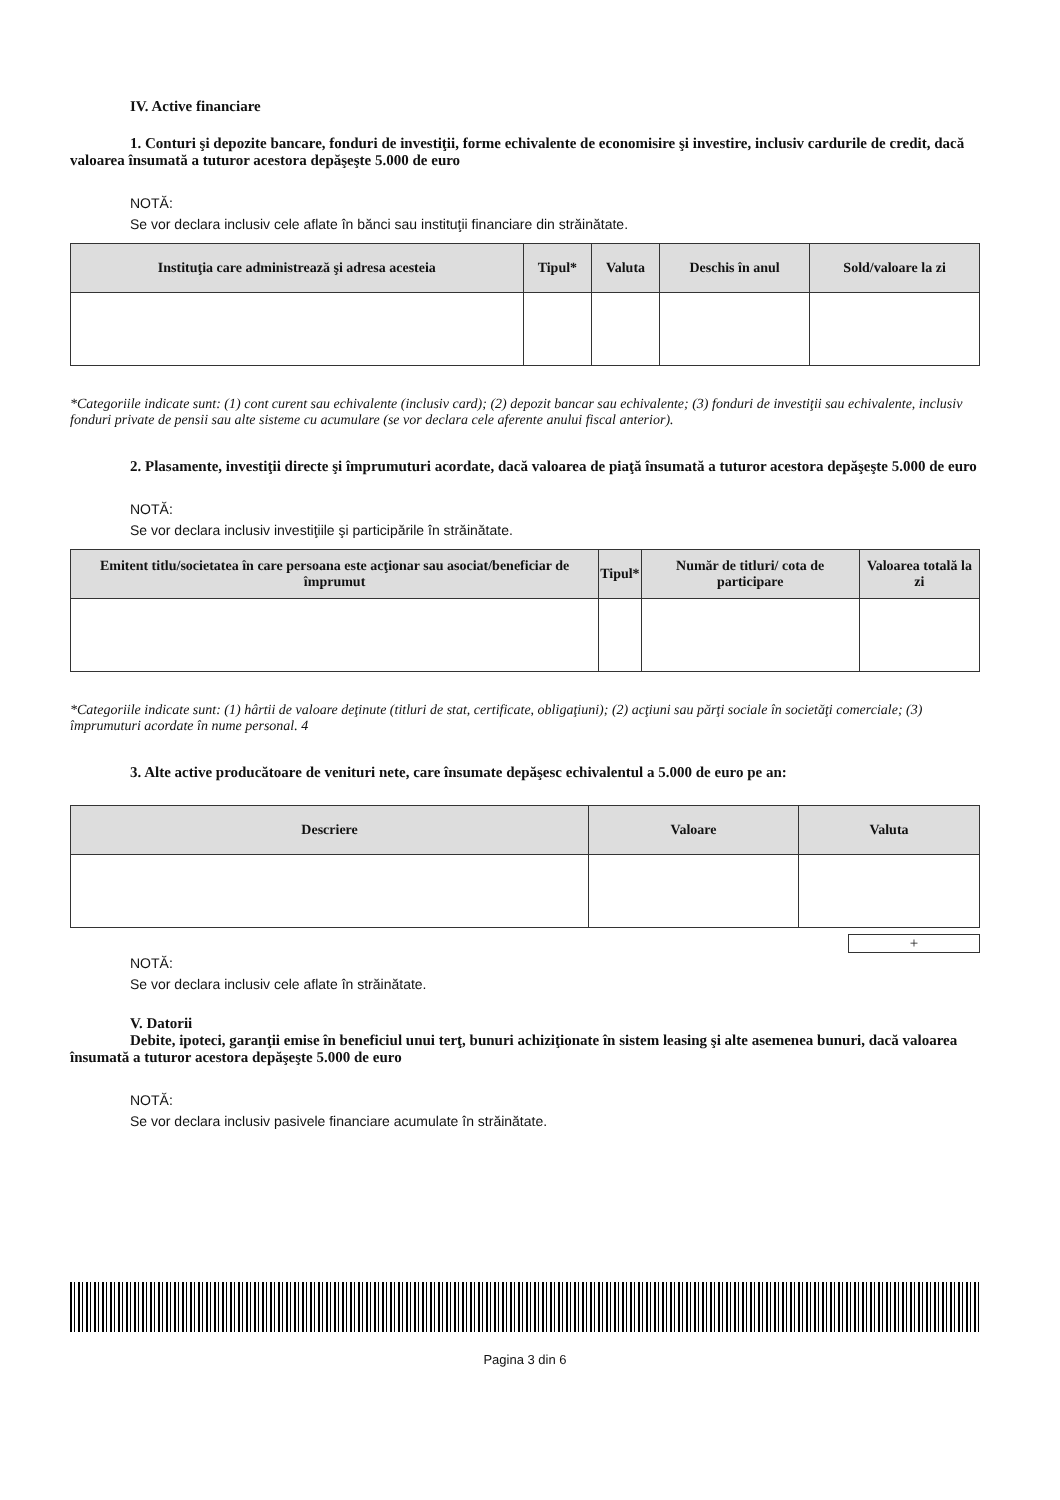IV. Active financiare
1. Conturi şi depozite bancare, fonduri de investiţii, forme echivalente de economisire şi investire, inclusiv cardurile de credit, dacă valoarea însumată a tuturor acestora depăşeşte 5.000 de euro
NOTĂ:
Se vor declara inclusiv cele aflate în bănci sau instituţii financiare din străinătate.
| Instituţia care administrează şi adresa acesteia | Tipul* | Valuta | Deschis în anul | Sold/valoare la zi |
| --- | --- | --- | --- | --- |
*Categoriile indicate sunt: (1) cont curent sau echivalente (inclusiv card); (2) depozit bancar sau echivalente; (3) fonduri de investiţii sau echivalente, inclusiv fonduri private de pensii sau alte sisteme cu acumulare (se vor declara cele aferente anului fiscal anterior).
2. Plasamente, investiţii directe şi împrumuturi acordate, dacă valoarea de piaţă însumată a tuturor acestora depăşeşte 5.000 de euro
NOTĂ:
Se vor declara inclusiv investiţiile şi participările în străinătate.
| Emitent titlu/societatea în care persoana este acţionar sau asociat/beneficiar de împrumut | Tipul* | Număr de titluri/ cota de participare | Valoarea totală la zi |
| --- | --- | --- | --- |
*Categoriile indicate sunt: (1) hârtii de valoare deţinute (titluri de stat, certificate, obligaţiuni); (2) acţiuni sau părţi sociale în societăţi comerciale; (3) împrumuturi acordate în nume personal. 4
3. Alte active producătoare de venituri nete, care însumate depăşesc echivalentul a 5.000 de euro pe an:
| Descriere | Valoare | Valuta |
| --- | --- | --- |
+
NOTĂ:
Se vor declara inclusiv cele aflate în străinătate.
V. Datorii
Debite, ipoteci, garanţii emise în beneficiul unui terţ, bunuri achiziţionate în sistem leasing şi alte asemenea bunuri, dacă valoarea însumată a tuturor acestora depăşeşte 5.000 de euro
NOTĂ:
Se vor declara inclusiv pasivele financiare acumulate în străinătate.
Pagina 3 din 6